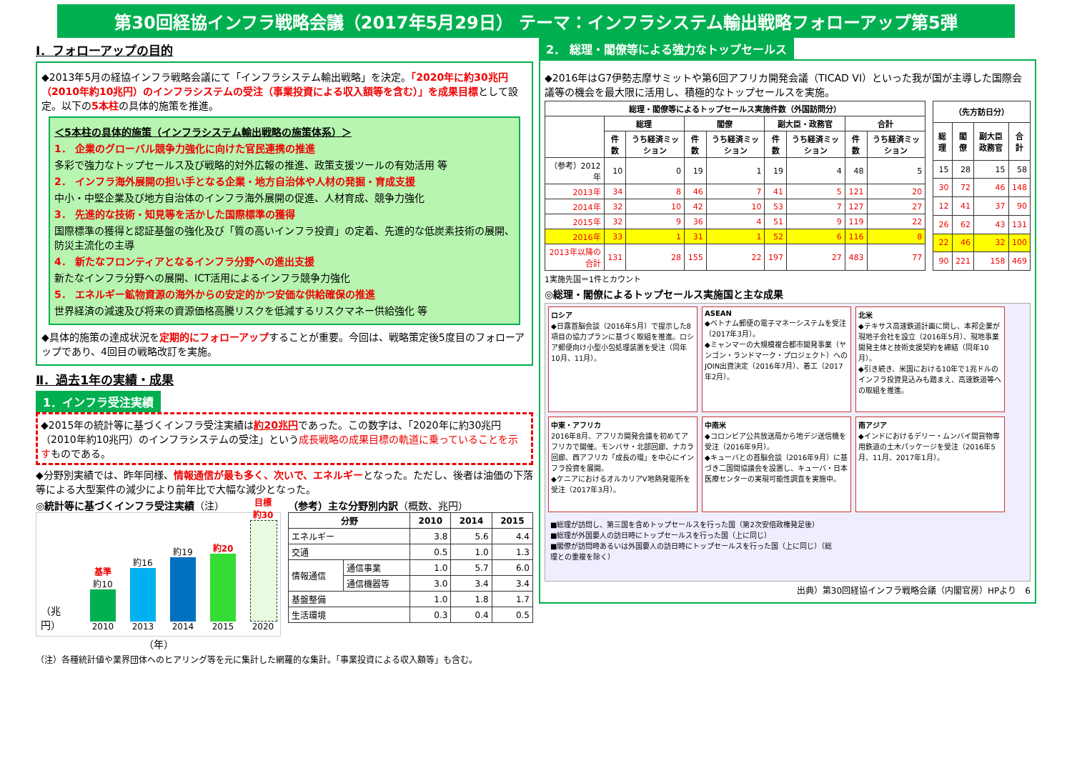第30回経協インフラ戦略会議（2017年5月29日） テーマ：インフラシステム輸出戦略フォローアップ第5弾
Ⅰ．フォローアップの目的
◆2013年5月の経協インフラ戦略会議にて「インフラシステム輸出戦略」を決定。「2020年に約30兆円（2010年約10兆円）のインフラシステムの受注（事業投資による収入額等を含む）」を成果目標として設定。以下の5本柱の具体的施策を推進。
＜5本柱の具体的施策（インフラシステム輸出戦略の施策体系）＞
1． 企業のグローバル競争力強化に向けた官民連携の推進
多彩で強力なトップセールス及び戦略的対外広報の推進、政策支援ツールの有効活用 等
2． インフラ海外展開の担い手となる企業・地方自治体や人材の発掘・育成支援
中小・中堅企業及び地方自治体のインフラ海外展開の促進、人材育成、競争力強化
3． 先進的な技術・知見等を活かした国際標準の獲得
国際標準の獲得と認証基盤の強化及び「質の高いインフラ投資」の定着、先進的な低炭素技術の展開、防災主流化の主導
4． 新たなフロンティアとなるインフラ分野への進出支援
新たなインフラ分野への展開、ICT活用によるインフラ競争力強化
5． エネルギー鉱物資源の海外からの安定的かつ安価な供給確保の推進
世界経済の減速及び将来の資源価格高騰リスクを低減するリスクマネー供給強化 等
◆具体的施策の達成状況を定期的にフォローアップすることが重要。今回は、戦略策定後5度目のフォローアップであり、4回目の戦略改訂を実施。
Ⅱ．過去1年の実績・成果
1．インフラ受注実績
◆2015年の統計等に基づくインフラ受注実績は約20兆円であった。この数字は、「2020年に約30兆円（2010年約10兆円）のインフラシステムの受注」という成長戦略の成果目標の軌道に乗っていることを示すものである。
◆分野別実績では、昨年同様、情報通信が最も多く、次いで、エネルギーとなった。ただし、後者は油価の下落等による大型案件の減少により前年比で大幅な減少となった。
◎統計等に基づくインフラ受注実績（注）
（兆円）
基準 約10
2010
約16
2013
約19
2014
約20
2015
目標 約30
2020
（年）
（参考）主な分野別内訳（概数、兆円）
| 分野 | | 2010 | 2014 | 2015 |
| --- | --- | --- | --- | --- |
| エネルギー | | 3.8 | 5.6 | 4.4 |
| 交通 | | 0.5 | 1.0 | 1.3 |
| 情報通信 | 通信事業 | 1.0 | 5.7 | 6.0 |
| | 通信機器等 | 3.0 | 3.4 | 3.4 |
| 基盤整備 | | 1.0 | 1.8 | 1.7 |
| 生活環境 | | 0.3 | 0.4 | 0.5 |
（注）各種統計値や業界団体へのヒアリング等を元に集計した網羅的な集計。「事業投資による収入額等」も含む。
2． 総理・閣僚等による強力なトップセールス
◆2016年はG7伊勢志摩サミットや第6回アフリカ開発会議（TICAD VI）といった我が国が主導した国際会議等の機会を最大限に活用し、積極的なトップセールスを実施。
| 総理・閣僚等によるトップセールス実施件数（外国訪問分） | | | | | | | | |
| --- | --- | --- | --- | --- | --- | --- | --- | --- |
| | 総理 | | 閣僚 | | 副大臣・政務官 | | 合計 | |
| | 件数 | うち経済ミッション | 件数 | うち経済ミッション | 件数 | うち経済ミッション | 件数 | うち経済ミッション |
| （参考）2012年 | 10 | 0 | 19 | 1 | 19 | 4 | 48 | 5 |
| 2013年 | 34 | 8 | 46 | 7 | 41 | 5 | 121 | 20 |
| 2014年 | 32 | 10 | 42 | 10 | 53 | 7 | 127 | 27 |
| 2015年 | 32 | 9 | 36 | 4 | 51 | 9 | 119 | 22 |
| 2016年 | 33 | 1 | 31 | 1 | 52 | 6 | 116 | 8 |
| 2013年以降の合計 | 131 | 28 | 155 | 22 | 197 | 27 | 483 | 77 |
| （先方訪日分） | | | |
| --- | --- | --- | --- |
| 総理 | 閣僚 | 副大臣政務官 | 合計 |
| 15 | 28 | 15 | 58 |
| 30 | 72 | 46 | 148 |
| 12 | 41 | 37 | 90 |
| 26 | 62 | 43 | 131 |
| 22 | 46 | 32 | 100 |
| 90 | 221 | 158 | 469 |
1実施先国＝1件とカウント
◎総理・閣僚によるトップセールス実施国と主な成果
ロシア
◆日露首脳会談（2016年5月）で提示した8項目の協力プランに基づく取組を推進。ロシア郵便向け小型小包処理装置を受注（同年10月、11月）。
ASEAN
◆ベトナム郵便の電子マネーシステムを受注（2017年3月）。
◆ミャンマーの大規模複合都市開発事業（ヤンゴン・ランドマーク・プロジェクト）へのJOIN出資決定（2016年7月）、着工（2017年2月）。
北米
◆テキサス高速鉄道計画に関し、本邦企業が現地子会社を設立（2016年5月）、現地事業開発主体と技術支援契約を締結（同年10月）。
◆引き続き、米国における10年で1兆ドルのインフラ投資見込みも踏まえ、高速鉄道等への取組を推進。
中東・アフリカ
2016年8月、アフリカ開発会議を初めてアフリカで開催。モンバサ・北部回廊、ナカラ回廊、西アフリカ「成長の環」を中心にインフラ投資を展開。
◆ケニアにおけるオルカリアV地熱発電所を受注（2017年3月）。
中南米
◆コロンビア公共放送局から地デジ送信機を受注（2016年9月）。
◆キューバとの首脳会談（2016年9月）に基づき二国間協議会を設置し、キューバ・日本医療センターの実現可能性調査を実施中。
南アジア
◆インドにおけるデリー・ムンバイ間貨物専用鉄道の土木パッケージを受注（2016年5月、11月、2017年1月）。
■総理が訪問し、第三国を含めトップセールスを行った国（第2次安倍政権発足後）
■総理が外国要人の訪日時にトップセールスを行った国（上に同じ）
■閣僚が訪問時あるいは外国要人の訪日時にトップセールスを行った国（上に同じ）（総理との重複を除く）
出典）第30回経協インフラ戦略会議（内閣官房）HPより　6